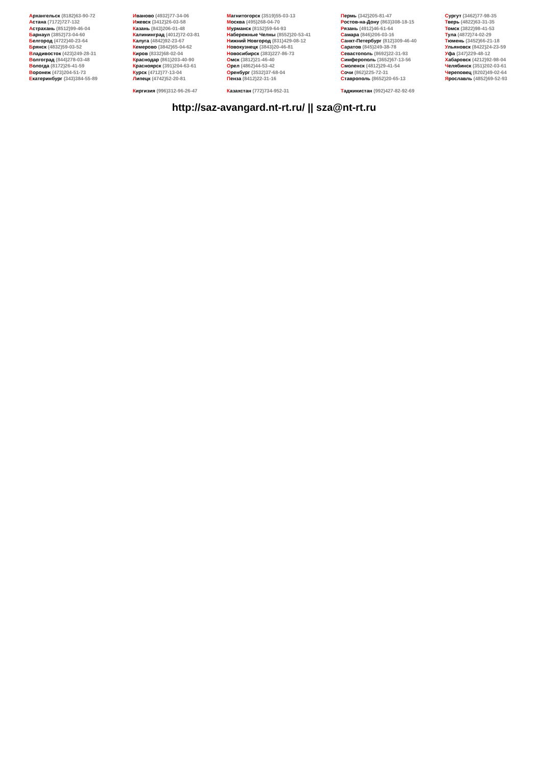Архангельск (8182)63-90-72
Астана (7172)727-132
Астрахань (8512)99-46-04
Барнаул (3852)73-04-60
Белгород (4722)40-23-64
Брянск (4832)59-03-52
Владивосток (423)249-28-31
Волгоград (844)278-03-48
Вологда (8172)26-41-59
Воронеж (473)204-51-73
Екатеринбург (343)384-55-89
Иваново (4932)77-34-06
Ижевск (3412)26-03-58
Казань (843)206-01-48
Калининград (4012)72-03-81
Калуга (4842)92-23-67
Кемерово (3842)65-04-62
Киров (8332)68-02-04
Краснодар (861)203-40-90
Красноярск (391)204-63-61
Курск (4712)77-13-04
Липецк (4742)52-20-81
Киргизия (996)312-96-26-47
Магнитогорск (3519)55-03-13
Москва (495)268-04-70
Мурманск (8152)59-64-93
Набережные Челны (8552)20-53-41
Нижний Новгород (831)429-08-12
Новокузнецк (3843)20-46-81
Новосибирск (383)227-86-73
Омск (3812)21-46-40
Орел (4862)44-53-42
Оренбург (3532)37-68-04
Пенза (8412)22-31-16
Казахстан (772)734-952-31
Пермь (342)205-81-47
Ростов-на-Дону (863)308-18-15
Рязань (4912)46-61-64
Самара (846)206-03-16
Санкт-Петербург (812)309-46-40
Саратов (845)249-38-78
Севастополь (8692)22-31-93
Симферополь (3652)67-13-56
Смоленск (4812)29-41-54
Сочи (862)225-72-31
Ставрополь (8652)20-65-13
Таджикистан (992)427-82-92-69
Сургут (3462)77-98-35
Тверь (4822)63-31-35
Томск (3822)98-41-53
Тула (4872)74-02-29
Тюмень (3452)66-21-18
Ульяновск (8422)24-23-59
Уфа (347)229-48-12
Хабаровск (4212)92-98-04
Челябинск (351)202-03-61
Череповец (8202)49-02-64
Ярославль (4852)69-52-93
http://saz-avangard.nt-rt.ru/ || sza@nt-rt.ru